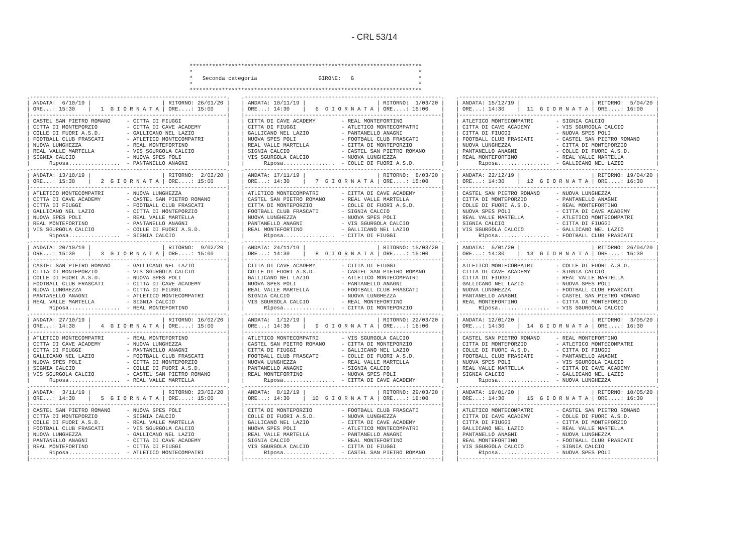- CRL 53/14
************************************************************************
*                                                                      *
*   Seconda categoria                   GIRONE:   G                    *
*                                                                      *
************************************************************************
.-------------------------------------------------------------.
| ANDATA:  6/10/19 |                      | RITORNO: 26/01/20 |
| ORE...: 15:30    |   1  G I O R N A T A | ORE....: 15:00    |
|-------------------------------------------------------------|
| CASTEL SAN PIETRO ROMANO     - CITTA DI FIUGGI              |
| CITTA DI MONTEPORZIO         - CITTA DI CAVE ACADEMY        |
| COLLE DI FUORI A.S.D.        - GALLICANO NEL LAZIO          |
| FOOTBALL CLUB FRASCATI       - ATLETICO MONTECOMPATRI       |
| NUOVA LUNGHEZZA              - REAL MONTEFORTINO            |
| REAL VALLE MARTELLA          - VIS SGURGOLA CALCIO          |
| SIGNIA CALCIO                - NUOVA SPES POLI              |
|      Riposa................  - PANTANELLO ANAGNI            |
.-------------------------------------------------------------.
| ANDATA: 13/10/19 |                      | RITORNO:  2/02/20 |
| ORE...: 15:30    |   2  G I O R N A T A | ORE....: 15:00    |
|-------------------------------------------------------------|
| ATLETICO MONTECOMPATRI       - NUOVA LUNGHEZZA              |
| CITTA DI CAVE ACADEMY        - CASTEL SAN PIETRO ROMANO     |
| CITTA DI FIUGGI              - FOOTBALL CLUB FRASCATI       |
| GALLICANO NEL LAZIO          - CITTA DI MONTEPORZIO         |
| NUOVA SPES POLI              - REAL VALLE MARTELLA          |
| REAL MONTEFORTINO            - PANTANELLO ANAGNI            |
| VIS SGURGOLA CALCIO          - COLLE DI FUORI A.S.D.        |
|      Riposa................  - SIGNIA CALCIO                |
.-------------------------------------------------------------.
| ANDATA: 20/10/19 |                      | RITORNO:  9/02/20 |
| ORE...: 15:30    |   3  G I O R N A T A | ORE....: 15:00    |
|-------------------------------------------------------------|
| CASTEL SAN PIETRO ROMANO     - GALLICANO NEL LAZIO          |
| CITTA DI MONTEPORZIO         - VIS SGURGOLA CALCIO          |
| COLLE DI FUORI A.S.D.        - NUOVA SPES POLI              |
| FOOTBALL CLUB FRASCATI       - CITTA DI CAVE ACADEMY        |
| NUOVA LUNGHEZZA              - CITTA DI FIUGGI              |
| PANTANELLO ANAGNI            - ATLETICO MONTECOMPATRI       |
| REAL VALLE MARTELLA          - SIGNIA CALCIO                |
|      Riposa................  - REAL MONTEFORTINO            |
.-------------------------------------------------------------.
| ANDATA: 27/10/19 |                      | RITORNO: 16/02/20 |
| ORE...: 14:30    |   4  G I O R N A T A | ORE....: 15:00    |
|-------------------------------------------------------------|
| ATLETICO MONTECOMPATRI       - REAL MONTEFORTINO            |
| CITTA DI CAVE ACADEMY        - NUOVA LUNGHEZZA              |
| CITTA DI FIUGGI              - PANTANELLO ANAGNI            |
| GALLICANO NEL LAZIO          - FOOTBALL CLUB FRASCATI       |
| NUOVA SPES POLI              - CITTA DI MONTEPORZIO         |
| SIGNIA CALCIO                - COLLE DI FUORI A.S.D.        |
| VIS SGURGOLA CALCIO          - CASTEL SAN PIETRO ROMANO     |
|      Riposa................  - REAL VALLE MARTELLA          |
.-------------------------------------------------------------.
| ANDATA:  3/11/19 |                      | RITORNO: 23/02/20 |
| ORE...: 14:30    |   5  G I O R N A T A | ORE....: 15:00    |
|-------------------------------------------------------------|
| CASTEL SAN PIETRO ROMANO     - NUOVA SPES POLI              |
| CITTA DI MONTEPORZIO         - SIGNIA CALCIO                |
| COLLE DI FUORI A.S.D.        - REAL VALLE MARTELLA          |
| FOOTBALL CLUB FRASCATI       - VIS SGURGOLA CALCIO          |
| NUOVA LUNGHEZZA              - GALLICANO NEL LAZIO          |
| PANTANELLO ANAGNI            - CITTA DI CAVE ACADEMY        |
| REAL MONTEFORTINO            - CITTA DI FIUGGI              |
|      Riposa................  - ATLETICO MONTECOMPATRI       |
|-------------------------------------------------------------|
.-------------------------------------------------------------.
| ANDATA: 10/11/19 |                      | RITORNO:  1/03/20 |
| ORE...: 14:30    |   6  G I O R N A T A | ORE....: 15:00    |
|-------------------------------------------------------------|
| CITTA DI CAVE ACADEMY        - REAL MONTEFORTINO            |
| CITTA DI FIUGGI              - ATLETICO MONTECOMPATRI       |
| GALLICANO NEL LAZIO          - PANTANELLO ANAGNI            |
| NUOVA SPES POLI              - FOOTBALL CLUB FRASCATI       |
| REAL VALLE MARTELLA          - CITTA DI MONTEPORZIO         |
| SIGNIA CALCIO                - CASTEL SAN PIETRO ROMANO     |
| VIS SGURGOLA CALCIO          - NUOVA LUNGHEZZA              |
|      Riposa................  - COLLE DI FUORI A.S.D.        |
.-------------------------------------------------------------.
| ANDATA: 17/11/19 |                      | RITORNO:  8/03/20 |
| ORE...: 14:30    |   7  G I O R N A T A | ORE....: 15:00    |
|-------------------------------------------------------------|
| ATLETICO MONTECOMPATRI       - CITTA DI CAVE ACADEMY        |
| CASTEL SAN PIETRO ROMANO     - REAL VALLE MARTELLA          |
| CITTA DI MONTEPORZIO         - COLLE DI FUORI A.S.D.        |
| FOOTBALL CLUB FRASCATI       - SIGNIA CALCIO                |
| NUOVA LUNGHEZZA              - NUOVA SPES POLI              |
| PANTANELLO ANAGNI            - VIS SGURGOLA CALCIO          |
| REAL MONTEFORTINO            - GALLICANO NEL LAZIO          |
|      Riposa................  - CITTA DI FIUGGI              |
.-------------------------------------------------------------.
| ANDATA: 24/11/19 |                      | RITORNO: 15/03/20 |
| ORE...: 14:30    |   8  G I O R N A T A | ORE....: 15:00    |
|-------------------------------------------------------------|
| CITTA DI CAVE ACADEMY        - CITTA DI FIUGGI              |
| COLLE DI FUORI A.S.D.        - CASTEL SAN PIETRO ROMANO     |
| GALLICANO NEL LAZIO          - ATLETICO MONTECOMPATRI       |
| NUOVA SPES POLI              - PANTANELLO ANAGNI            |
| REAL VALLE MARTELLA          - FOOTBALL CLUB FRASCATI       |
| SIGNIA CALCIO                - NUOVA LUNGHEZZA              |
| VIS SGURGOLA CALCIO          - REAL MONTEFORTINO            |
|      Riposa................  - CITTA DI MONTEPORZIO         |
.-------------------------------------------------------------.
| ANDATA:  1/12/19 |                      | RITORNO: 22/03/20 |
| ORE...: 14:30    |   9  G I O R N A T A | ORE....: 16:00    |
|-------------------------------------------------------------|
| ATLETICO MONTECOMPATRI       - VIS SGURGOLA CALCIO          |
| CASTEL SAN PIETRO ROMANO     - CITTA DI MONTEPORZIO         |
| CITTA DI FIUGGI              - GALLICANO NEL LAZIO          |
| FOOTBALL CLUB FRASCATI       - COLLE DI FUORI A.S.D.        |
| NUOVA LUNGHEZZA              - REAL VALLE MARTELLA          |
| PANTANELLO ANAGNI            - SIGNIA CALCIO                |
| REAL MONTEFORTINO            - NUOVA SPES POLI              |
|      Riposa................  - CITTA DI CAVE ACADEMY        |
.-------------------------------------------------------------.
| ANDATA:  8/12/19 |                      | RITORNO: 29/03/20 |
| ORE...: 14:30    |  10  G I O R N A T A | ORE....: 16:00    |
|-------------------------------------------------------------|
| CITTA DI MONTEPORZIO         - FOOTBALL CLUB FRASCATI       |
| COLLE DI FUORI A.S.D.        - NUOVA LUNGHEZZA              |
| GALLICANO NEL LAZIO          - CITTA DI CAVE ACADEMY        |
| NUOVA SPES POLI              - ATLETICO MONTECOMPATRI       |
| REAL VALLE MARTELLA          - PANTANELLO ANAGNI            |
| SIGNIA CALCIO                - REAL MONTEFORTINO            |
| VIS SGURGOLA CALCIO          - CITTA DI FIUGGI              |
|      Riposa................  - CASTEL SAN PIETRO ROMANO     |
|-------------------------------------------------------------|
.-------------------------------------------------------------.
| ANDATA: 15/12/19 |                      | RITORNO:  5/04/20 |
| ORE...: 14:30    |  11  G I O R N A T A | ORE....: 16:00    |
|-------------------------------------------------------------|
| ATLETICO MONTECOMPATRI       - SIGNIA CALCIO                |
| CITTA DI CAVE ACADEMY        - VIS SGURGOLA CALCIO          |
| CITTA DI FIUGGI              - NUOVA SPES POLI              |
| FOOTBALL CLUB FRASCATI       - CASTEL SAN PIETRO ROMANO     |
| NUOVA LUNGHEZZA              - CITTA DI MONTEPORZIO         |
| PANTANELLO ANAGNI            - COLLE DI FUORI A.S.D.        |
| REAL MONTEFORTINO            - REAL VALLE MARTELLA          |
|      Riposa................  - GALLICANO NEL LAZIO          |
.-------------------------------------------------------------.
| ANDATA: 22/12/19 |                      | RITORNO: 19/04/20 |
| ORE...: 14:30    |  12  G I O R N A T A | ORE....: 16:30    |
|-------------------------------------------------------------|
| CASTEL SAN PIETRO ROMANO     - NUOVA LUNGHEZZA              |
| CITTA DI MONTEPORZIO         - PANTANELLO ANAGNI            |
| COLLE DI FUORI A.S.D.        - REAL MONTEFORTINO            |
| NUOVA SPES POLI              - CITTA DI CAVE ACADEMY        |
| REAL VALLE MARTELLA          - ATLETICO MONTECOMPATRI       |
| SIGNIA CALCIO                - CITTA DI FIUGGI              |
| VIS SGURGOLA CALCIO          - GALLICANO NEL LAZIO          |
|      Riposa................  - FOOTBALL CLUB FRASCATI       |
.-------------------------------------------------------------.
| ANDATA:  5/01/20 |                      | RITORNO: 26/04/20 |
| ORE...: 14:30    |  13  G I O R N A T A | ORE....: 16:30    |
|-------------------------------------------------------------|
| ATLETICO MONTECOMPATRI       - COLLE DI FUORI A.S.D.        |
| CITTA DI CAVE ACADEMY        - SIGNIA CALCIO                |
| CITTA DI FIUGGI              - REAL VALLE MARTELLA          |
| GALLICANO NEL LAZIO          - NUOVA SPES POLI              |
| NUOVA LUNGHEZZA              - FOOTBALL CLUB FRASCATI       |
| PANTANELLO ANAGNI            - CASTEL SAN PIETRO ROMANO     |
| REAL MONTEFORTINO            - CITTA DI MONTEPORZIO         |
|      Riposa................  - VIS SGURGOLA CALCIO          |
.-------------------------------------------------------------.
| ANDATA: 12/01/20 |                      | RITORNO:  3/05/20 |
| ORE...: 14:30    |  14  G I O R N A T A | ORE....: 16:30    |
|-------------------------------------------------------------|
| CASTEL SAN PIETRO ROMANO     - REAL MONTEFORTINO            |
| CITTA DI MONTEPORZIO         - ATLETICO MONTECOMPATRI       |
| COLLE DI FUORI A.S.D.        - CITTA DI FIUGGI              |
| FOOTBALL CLUB FRASCATI       - PANTANELLO ANAGNI            |
| NUOVA SPES POLI              - VIS SGURGOLA CALCIO          |
| REAL VALLE MARTELLA          - CITTA DI CAVE ACADEMY        |
| SIGNIA CALCIO                - GALLICANO NEL LAZIO          |
|      Riposa................  - NUOVA LUNGHEZZA              |
.-------------------------------------------------------------.
| ANDATA: 19/01/20 |                      | RITORNO: 10/05/20 |
| ORE...: 14:30    |  15  G I O R N A T A | ORE....: 16:30    |
|-------------------------------------------------------------|
| ATLETICO MONTECOMPATRI       - CASTEL SAN PIETRO ROMANO     |
| CITTA DI CAVE ACADEMY        - COLLE DI FUORI A.S.D.        |
| CITTA DI FIUGGI              - CITTA DI MONTEPORZIO         |
| GALLICANO NEL LAZIO          - REAL VALLE MARTELLA          |
| PANTANELLO ANAGNI            - NUOVA LUNGHEZZA              |
| REAL MONTEFORTINO            - FOOTBALL CLUB FRASCATI       |
| VIS SGURGOLA CALCIO          - SIGNIA CALCIO                |
|      Riposa................  - NUOVA SPES POLI              |
|-------------------------------------------------------------|